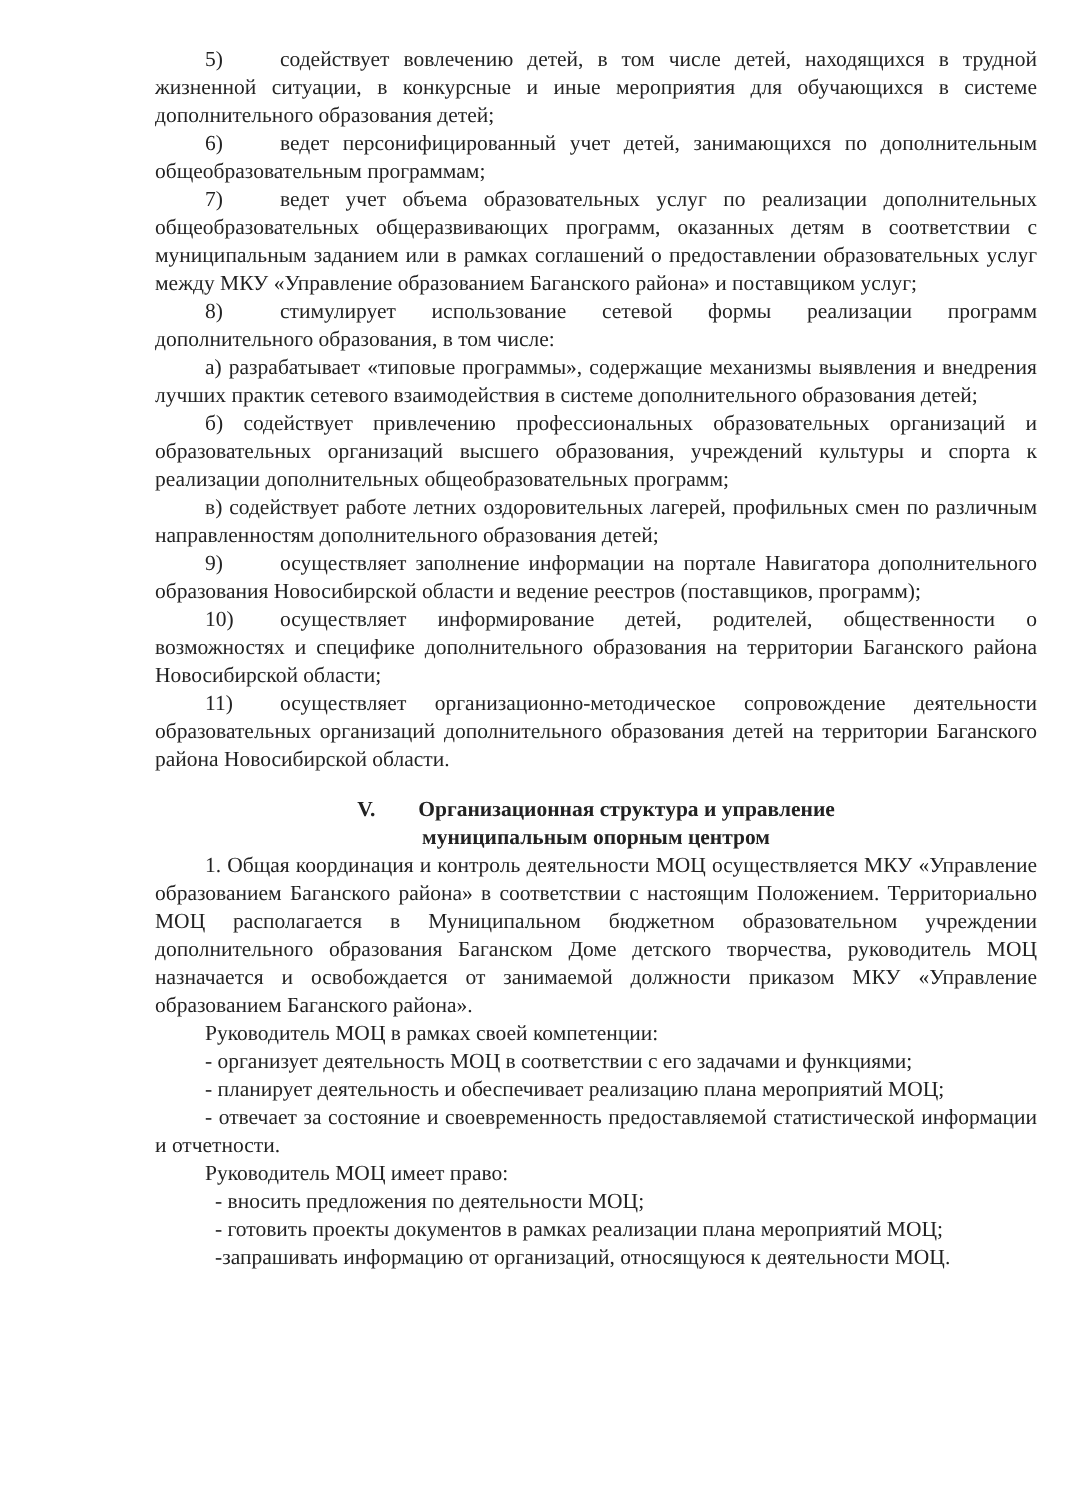5) содействует вовлечению детей, в том числе детей, находящихся в трудной жизненной ситуации, в конкурсные и иные мероприятия для обучающихся в системе дополнительного образования детей;
6) ведет персонифицированный учет детей, занимающихся по дополнительным общеобразовательным программам;
7) ведет учет объема образовательных услуг по реализации дополнительных общеобразовательных общеразвивающих программ, оказанных детям в соответствии с муниципальным заданием или в рамках соглашений о предоставлении образовательных услуг между МКУ «Управление образованием Баганского района» и поставщиком услуг;
8) стимулирует использование сетевой формы реализации программ дополнительного образования, в том числе:
а) разрабатывает «типовые программы», содержащие механизмы выявления и внедрения лучших практик сетевого взаимодействия в системе дополнительного образования детей;
б) содействует привлечению профессиональных образовательных организаций и образовательных организаций высшего образования, учреждений культуры и спорта к реализации дополнительных общеобразовательных программ;
в) содействует работе летних оздоровительных лагерей, профильных смен по различным направленностям дополнительного образования детей;
9) осуществляет заполнение информации на портале Навигатора дополнительного образования Новосибирской области и ведение реестров (поставщиков, программ);
10) осуществляет информирование детей, родителей, общественности о возможностях и специфике дополнительного образования на территории Баганского района Новосибирской области;
11) осуществляет организационно-методическое сопровождение деятельности образовательных организаций дополнительного образования детей на территории Баганского района Новосибирской области.
V. Организационная структура и управление
муниципальным опорным центром
1. Общая координация и контроль деятельности МОЦ осуществляется МКУ «Управление образованием Баганского района» в соответствии с настоящим Положением. Территориально МОЦ располагается в Муниципальном бюджетном образовательном учреждении дополнительного образования Баганском Доме детского творчества, руководитель МОЦ назначается и освобождается от занимаемой должности приказом МКУ «Управление образованием Баганского района».
Руководитель МОЦ в рамках своей компетенции:
- организует деятельность МОЦ в соответствии с его задачами и функциями;
- планирует деятельность и обеспечивает реализацию плана мероприятий МОЦ;
- отвечает за состояние и своевременность предоставляемой статистической информации и отчетности.
Руководитель МОЦ имеет право:
- вносить предложения по деятельности МОЦ;
- готовить проекты документов в рамках реализации плана мероприятий МОЦ;
-запрашивать информацию от организаций, относящуюся к деятельности МОЦ.